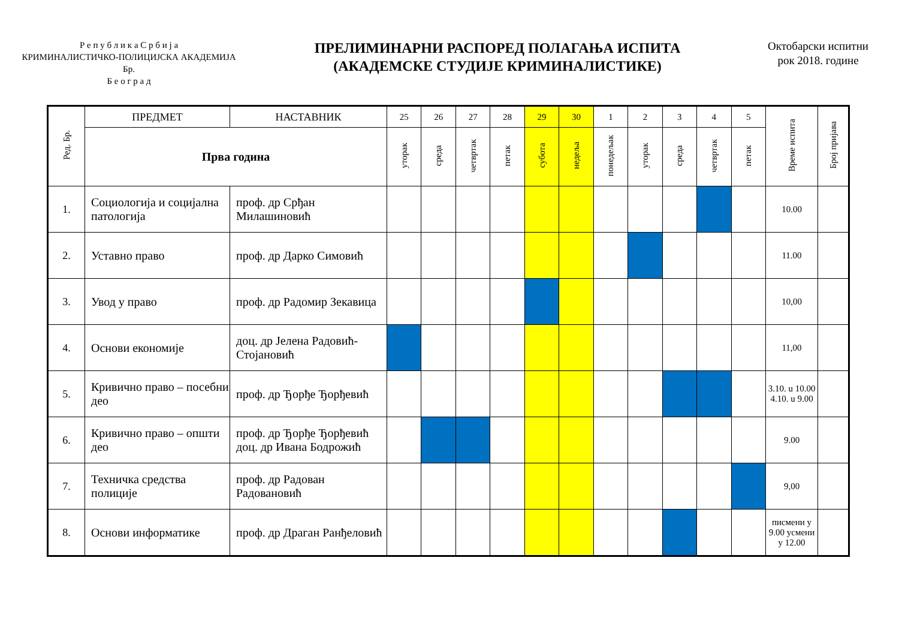Р е п у б л и к а С р б и ј а
КРИМИНАЛИСТИЧКО-ПОЛИЦИЈСКА АКАДЕМИЈА
Бр.
Б е о г р а д
ПРЕЛИМИНАРНИ РАСПОРЕД ПОЛАГАЊА ИСПИТА
(АКАДЕМСКЕ СТУДИЈЕ КРИМИНАЛИСТИКЕ)
Октобарски испитни
рок 2018. године
| Ред. Бр. | ПРЕДМЕТ | НАСТАВНИК | 25 | 26 | 27 | 28 | 29 | 30 | 1 | 2 | 3 | 4 | 5 | Време испита | Број пријава |
| --- | --- | --- | --- | --- | --- | --- | --- | --- | --- | --- | --- | --- | --- | --- | --- |
| | Прва година | | уторак | среда | четвртак | петак | субота | недеља | понедељак | уторак | среда | четвртак | петак | | |
| 1. | Социологија и социјална патологија | проф. др Срђан Милашиновић | | | | | | | | | | | | 10.00 | |
| 2. | Уставно право | проф. др Дарко Симовић | | | | | | | | | | | | 11.00 | |
| 3. | Увод у право | проф. др Радомир Зекавица | | | | | | | | | | | | 10,00 | |
| 4. | Основи економије | доц. др Јелена Радовић-Стојановић | | | | | | | | | | | | 11,00 | |
| 5. | Кривично право – посебни део | проф. др Ђорђе Ђорђевић | | | | | | | | | | | | 3.10. u 10.00 4.10. u 9.00 | |
| 6. | Кривично право – општи део | проф. др Ђорђе Ђорђевић доц. др Ивана Бодрожић | | | | | | | | | | | | 9.00 | |
| 7. | Техничка средства полиције | проф. др Радован Радовановић | | | | | | | | | | | | 9,00 | |
| 8. | Основи информатике | проф. др Драган Ранђеловић | | | | | | | | | | | | писмени у 9.00 усмени у 12.00 | |